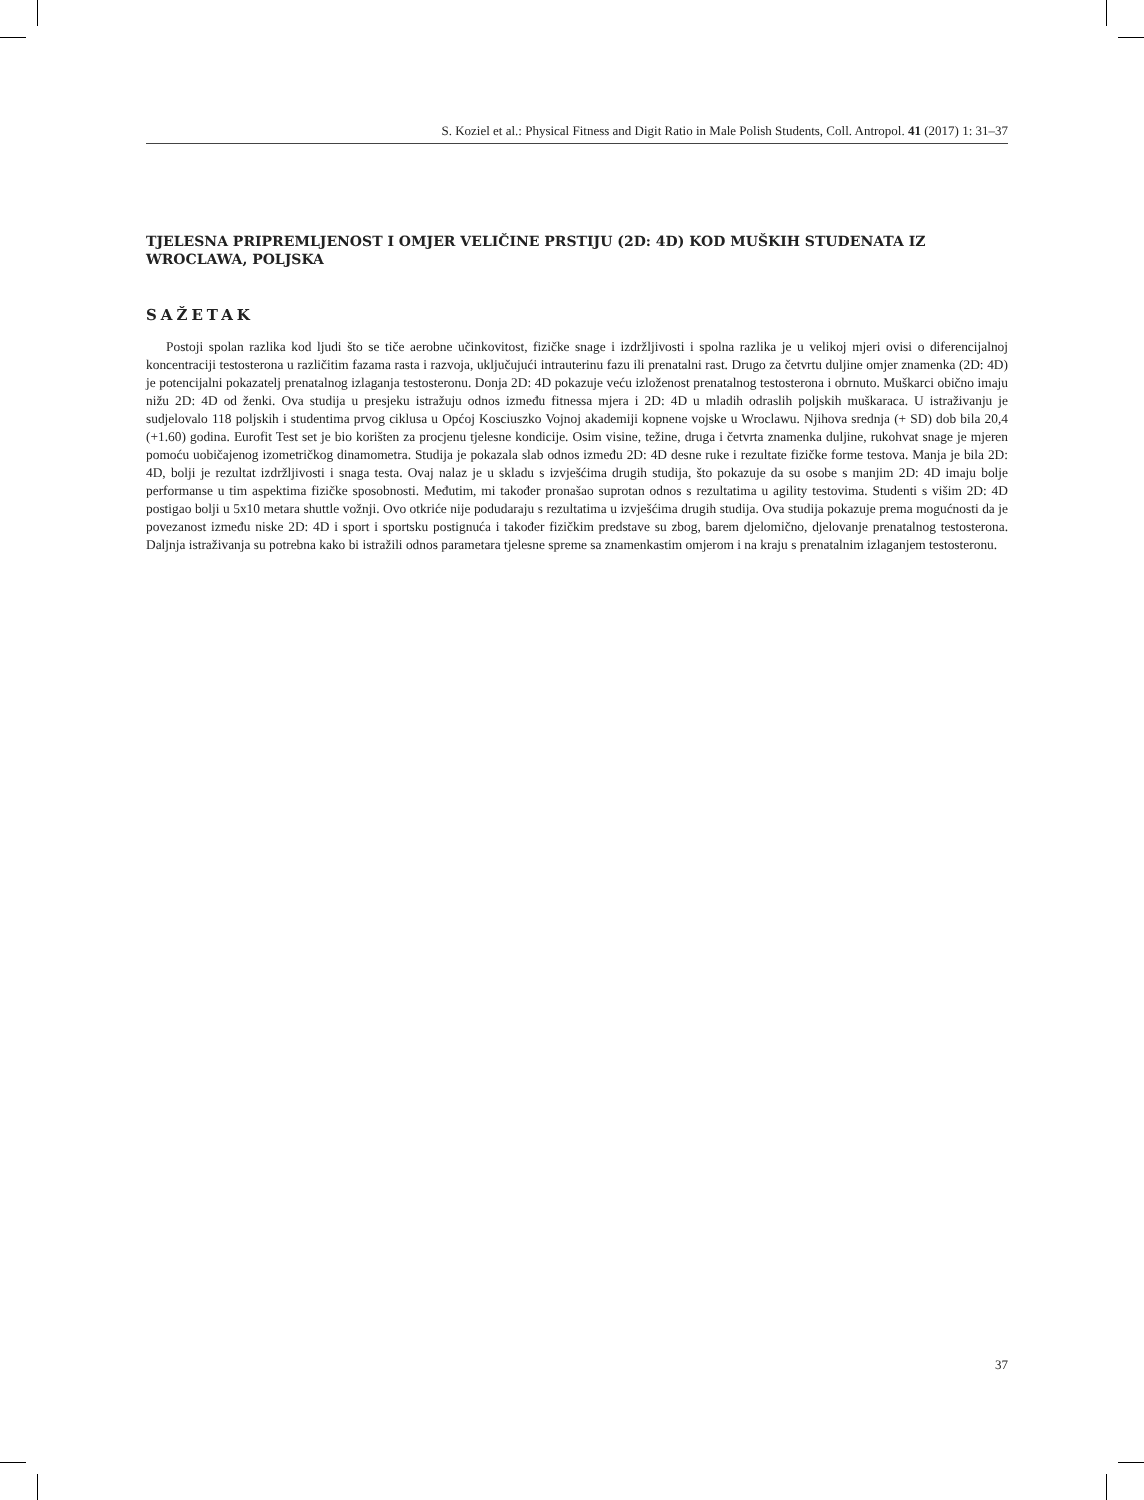S. Koziel et al.: Physical Fitness and Digit Ratio in Male Polish Students, Coll. Antropol. 41 (2017) 1: 31–37
TJELESNA PRIPREMLJENOST I OMJER VELIČINE PRSTIJU (2D: 4D) KOD MUŠKIH STUDENATA IZ WROCLAWA, POLJSKA
SAŽETAK
Postoji spolan razlika kod ljudi što se tiče aerobne učinkovitost, fizičke snage i izdržljivosti i spolna razlika je u velikoj mjeri ovisi o diferencijalnoj koncentraciji testosterona u različitim fazama rasta i razvoja, uključujući intrauterinu fazu ili prenatalni rast. Drugo za četvrtu duljine omjer znamenka (2D: 4D) je potencijalni pokazatelj prenatalnog izlaganja testosteronu. Donja 2D: 4D pokazuje veću izloženost prenatalnog testosterona i obrnuto. Muškarci obično imaju nižu 2D: 4D od ženki. Ova studija u presjeku istražuju odnos između fitnessa mjera i 2D: 4D u mladih odraslih poljskih muškaraca. U istraživanju je sudjelovalo 118 poljskih i studentima prvog ciklusa u Općoj Kosciuszko Vojnoj akademiji kopnene vojske u Wroclawu. Njihova srednja (+ SD) dob bila 20,4 (+1.60) godina. Eurofit Test set je bio korišten za procjenu tjelesne kondicije. Osim visine, težine, druga i četvrta znamenka duljine, rukohvat snage je mjeren pomoću uobičajenog izometričkog dinamometra. Studija je pokazala slab odnos između 2D: 4D desne ruke i rezultate fizičke forme testova. Manja je bila 2D: 4D, bolji je rezultat izdržljivosti i snaga testa. Ovaj nalaz je u skladu s izvješćima drugih studija, što pokazuje da su osobe s manjim 2D: 4D imaju bolje performanse u tim aspektima fizičke sposobnosti. Međutim, mi također pronašao suprotan odnos s rezultatima u agility testovima. Studenti s višim 2D: 4D postigao bolji u 5x10 metara shuttle vožnji. Ovo otkriće nije podudaraju s rezultatima u izvješćima drugih studija. Ova studija pokazuje prema mogućnosti da je povezanost između niske 2D: 4D i sport i sportsku postignuća i također fizičkim predstave su zbog, barem djelomično, djelovanje prenatalnog testosterona. Daljnja istraživanja su potrebna kako bi istražili odnos parametara tjelesne spreme sa znamenkastim omjerom i na kraju s prenatalnim izlaganjem testosteronu.
37